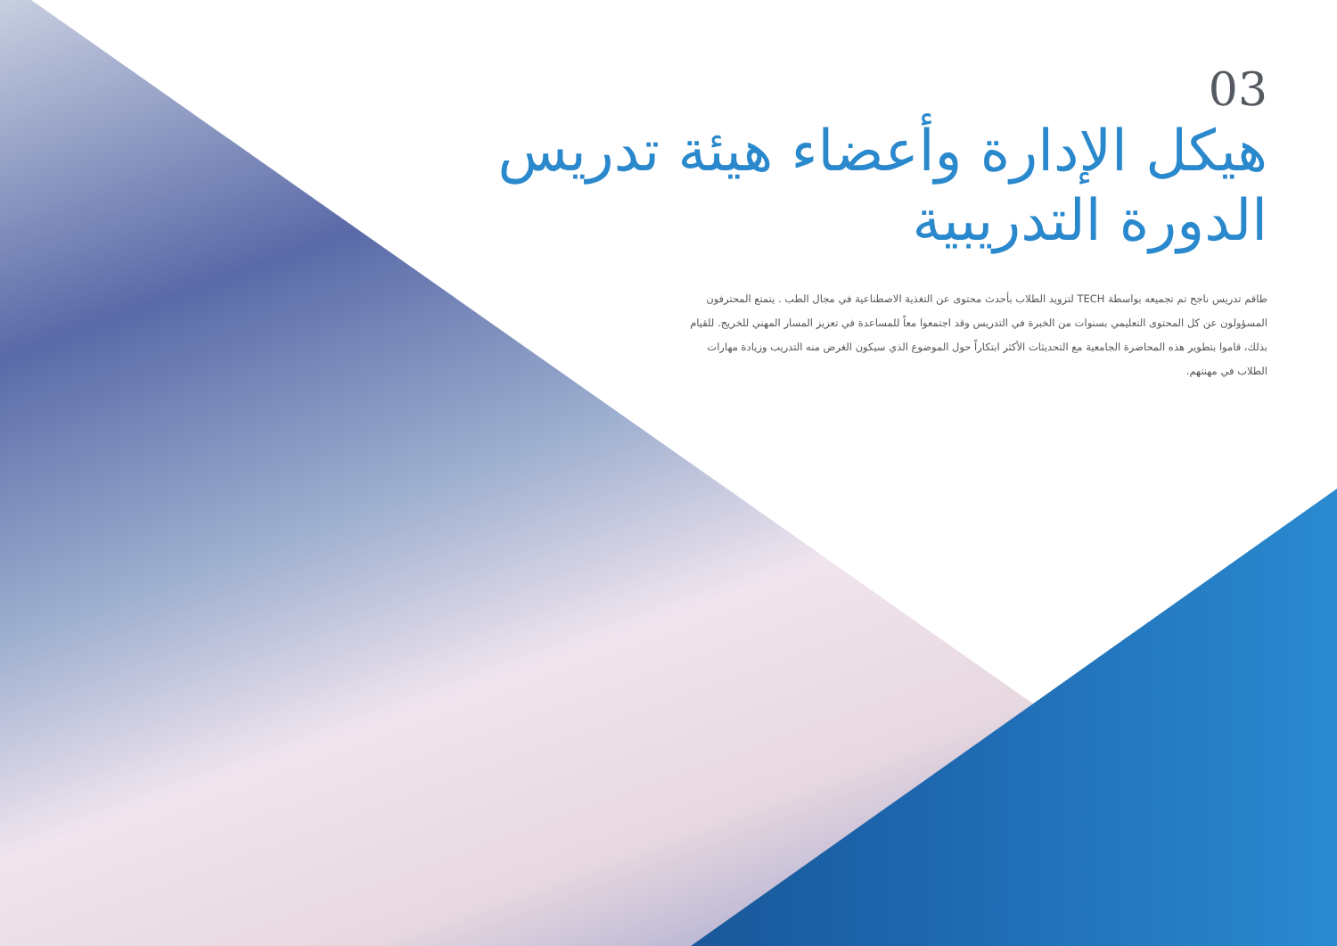03
هيكل الإدارة وأعضاء هيئة تدريس الدورة التدريبية
طاقم تدريس ناجح تم تجميعه بواسطة TECH لتزويد الطلاب بأحدث محتوى عن التغذية الاصطناعية في مجال الطب . يتمتع المحترفون المسؤولون عن كل المحتوى التعليمي بسنوات من الخبرة في التدريس وقد اجتمعوا معاً للمساعدة في تعزيز المسار المهني للخريج. للقيام بذلك، قاموا بتطوير هذه المحاضرة الجامعية مع التحديثات الأكثر ابتكاراً حول الموضوع الذي سيكون الغرض منه التدريب وزيادة مهارات الطلاب في مهنتهم.